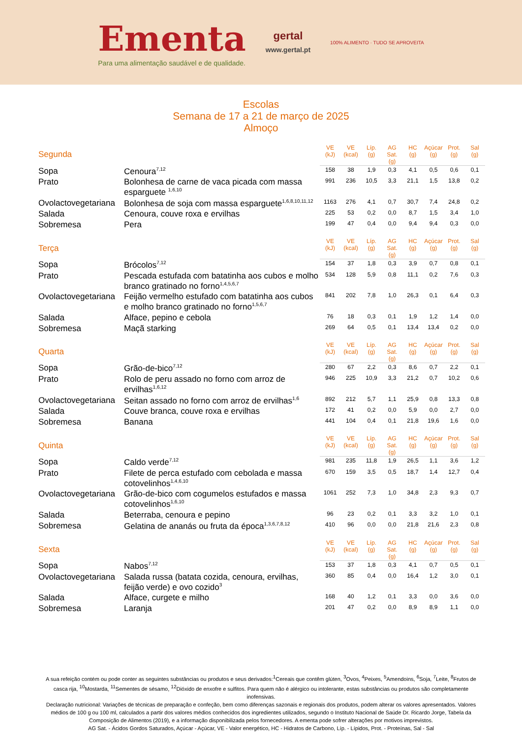Ementa
Para uma alimentação saudável e de qualidade.
gertal
www.gertal.pt
100% ALIMENTO · TUDO SE APROVEITA
Escolas
Semana de 17 a 21 de março de 2025
Almoço
| Segunda | | VE (kJ) | VE (kcal) | Líp. (g) | AG Sat. (g) | HC (g) | Açúcar (g) | Prot. (g) | Sal (g) |
| --- | --- | --- | --- | --- | --- | --- | --- | --- | --- |
| Sopa | Cenoura<sup>7,12</sup> | 158 | 38 | 1,9 | 0,3 | 4,1 | 0,5 | 0,6 | 0,1 |
| Prato | Bolonhesa de carne de vaca picada com massa esparguete <sup>1,6,10</sup> | 991 | 236 | 10,5 | 3,3 | 21,1 | 1,5 | 13,8 | 0,2 |
| Ovolactovegetariana | Bolonhesa de soja com massa esparguete<sup>1,6,8,10,11,12</sup> | 1163 | 276 | 4,1 | 0,7 | 30,7 | 7,4 | 24,8 | 0,2 |
| Salada | Cenoura, couve roxa e ervilhas | 225 | 53 | 0,2 | 0,0 | 8,7 | 1,5 | 3,4 | 1,0 |
| Sobremesa | Pera | 199 | 47 | 0,4 | 0,0 | 9,4 | 9,4 | 0,3 | 0,0 |
| Terça | | VE (kJ) | VE (kcal) | Líp. (g) | AG Sat. (g) | HC (g) | Açúcar (g) | Prot. (g) | Sal (g) |
| --- | --- | --- | --- | --- | --- | --- | --- | --- | --- |
| Sopa | Brócolos<sup>7,12</sup> | 154 | 37 | 1,8 | 0,3 | 3,9 | 0,7 | 0,8 | 0,1 |
| Prato | Pescada estufada com batatinha aos cubos e molho branco gratinado no forno<sup>1,4,5,6,7</sup> | 534 | 128 | 5,9 | 0,8 | 11,1 | 0,2 | 7,6 | 0,3 |
| Ovolactovegetariana | Feijão vermelho estufado com batatinha aos cubos e molho branco gratinado no forno<sup>1,5,6,7</sup> | 841 | 202 | 7,8 | 1,0 | 26,3 | 0,1 | 6,4 | 0,3 |
| Salada | Alface, pepino e cebola | 76 | 18 | 0,3 | 0,1 | 1,9 | 1,2 | 1,4 | 0,0 |
| Sobremesa | Maçã starking | 269 | 64 | 0,5 | 0,1 | 13,4 | 13,4 | 0,2 | 0,0 |
| Quarta | | VE (kJ) | VE (kcal) | Líp. (g) | AG Sat. (g) | HC (g) | Açúcar (g) | Prot. (g) | Sal (g) |
| --- | --- | --- | --- | --- | --- | --- | --- | --- | --- |
| Sopa | Grão-de-bico<sup>7,12</sup> | 280 | 67 | 2,2 | 0,3 | 8,6 | 0,7 | 2,2 | 0,1 |
| Prato | Rolo de peru assado no forno com arroz de ervilhas<sup>1,6,12</sup> | 946 | 225 | 10,9 | 3,3 | 21,2 | 0,7 | 10,2 | 0,6 |
| Ovolactovegetariana | Seitan assado no forno com arroz de ervilhas<sup>1,6</sup> | 892 | 212 | 5,7 | 1,1 | 25,9 | 0,8 | 13,3 | 0,8 |
| Salada | Couve branca, couve roxa e ervilhas | 172 | 41 | 0,2 | 0,0 | 5,9 | 0,0 | 2,7 | 0,0 |
| Sobremesa | Banana | 441 | 104 | 0,4 | 0,1 | 21,8 | 19,6 | 1,6 | 0,0 |
| Quinta | | VE (kJ) | VE (kcal) | Líp. (g) | AG Sat. (g) | HC (g) | Açúcar (g) | Prot. (g) | Sal (g) |
| --- | --- | --- | --- | --- | --- | --- | --- | --- | --- |
| Sopa | Caldo verde<sup>7,12</sup> | 981 | 235 | 11,8 | 1,9 | 26,5 | 1,1 | 3,6 | 1,2 |
| Prato | Filete de perca estufado com cebolada e massa cotovelinhos<sup>1,4,6,10</sup> | 670 | 159 | 3,5 | 0,5 | 18,7 | 1,4 | 12,7 | 0,4 |
| Ovolactovegetariana | Grão-de-bico com cogumelos estufados e massa cotovelinhos<sup>1,6,10</sup> | 1061 | 252 | 7,3 | 1,0 | 34,8 | 2,3 | 9,3 | 0,7 |
| Salada | Beterraba, cenoura e pepino | 96 | 23 | 0,2 | 0,1 | 3,3 | 3,2 | 1,0 | 0,1 |
| Sobremesa | Gelatina de ananás ou fruta da época<sup>1,3,6,7,8,12</sup> | 410 | 96 | 0,0 | 0,0 | 21,8 | 21,6 | 2,3 | 0,8 |
| Sexta | | VE (kJ) | VE (kcal) | Líp. (g) | AG Sat. (g) | HC (g) | Açúcar (g) | Prot. (g) | Sal (g) |
| --- | --- | --- | --- | --- | --- | --- | --- | --- | --- |
| Sopa | Nabos<sup>7,12</sup> | 153 | 37 | 1,8 | 0,3 | 4,1 | 0,7 | 0,5 | 0,1 |
| Ovolactovegetariana | Salada russa (batata cozida, cenoura, ervilhas, feijão verde) e ovo cozido<sup>3</sup> | 360 | 85 | 0,4 | 0,0 | 16,4 | 1,2 | 3,0 | 0,1 |
| Salada | Alface, curgete e milho | 168 | 40 | 1,2 | 0,1 | 3,3 | 0,0 | 3,6 | 0,0 |
| Sobremesa | Laranja | 201 | 47 | 0,2 | 0,0 | 8,9 | 8,9 | 1,1 | 0,0 |
A sua refeição contém ou pode conter as seguintes substâncias ou produtos e seus derivados:<sup>1</sup>Cereais que contêm glúten, <sup>3</sup>Ovos, <sup>4</sup>Peixes, <sup>5</sup>Amendoins, <sup>6</sup>Soja, <sup>7</sup>Leite, <sup>8</sup>Frutos de casca rija, <sup>10</sup>Mostarda, <sup>11</sup>Sementes de sésamo, <sup>12</sup>Dióxido de enxofre e sulfitos. Para quem não é alérgico ou intolerante, estas substâncias ou produtos são completamente inofensivas.
Declaração nutricional: Variações de técnicas de preparação e confeção, bem como diferenças sazonais e regionais dos produtos, podem alterar os valores apresentados. Valores médios de 100 g ou 100 ml, calculados a partir dos valores médios conhecidos dos ingredientes utilizados, segundo o Instituto Nacional de Saúde Dr. Ricardo Jorge, Tabela da Composição de Alimentos (2019), e a informação disponibilizada pelos fornecedores. A ementa pode sofrer alterações por motivos imprevistos.
AG Sat. - Ácidos Gordos Saturados, Açúcar - Açúcar, VE - Valor energético, HC - Hidratos de Carbono, Líp. - Lípidos, Prot. - Proteínas, Sal - Sal